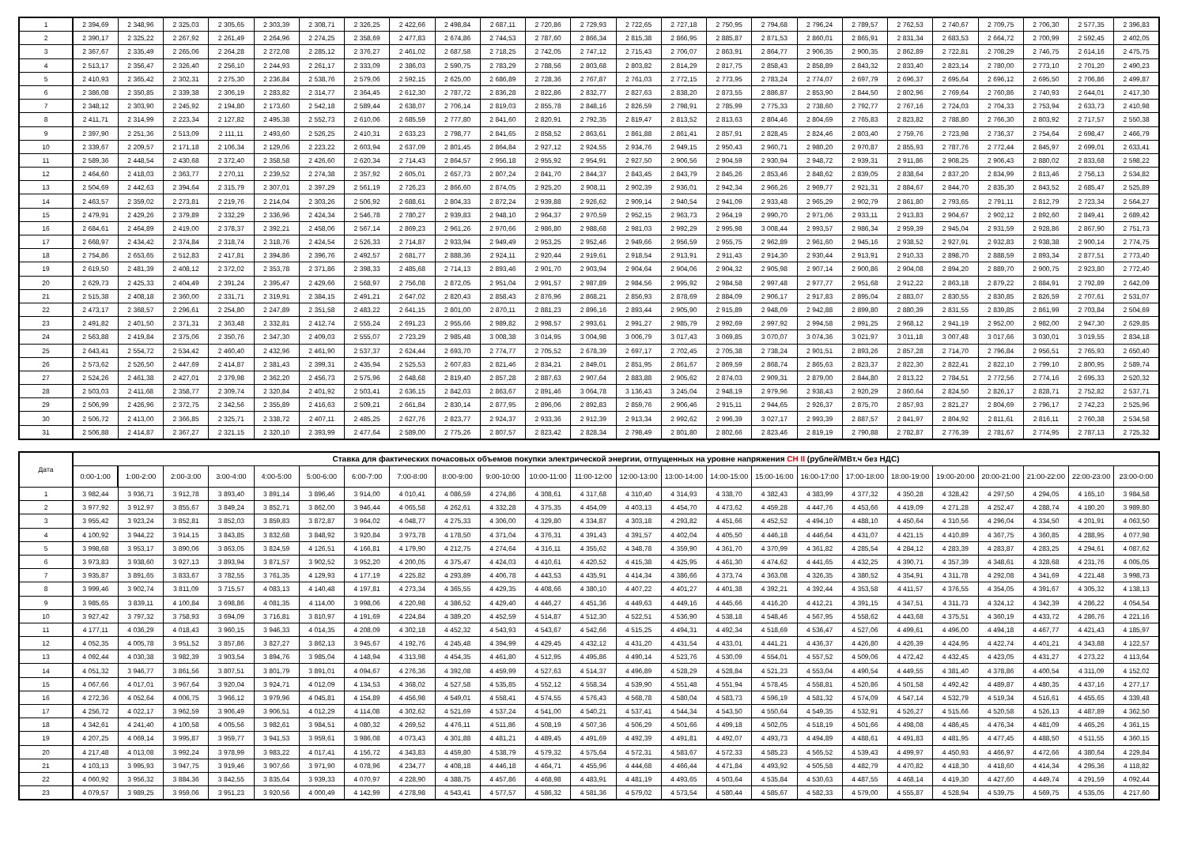| 1 | 2 394,69 | 2 348,96 | 2 325,03 | 2 305,65 | 2 303,39 | 2 308,71 | 2 326,25 | 2 422,66 | 2 498,84 | 2 687,11 | 2 720,86 | 2 729,93 | 2 722,65 | 2 727,18 | 2 750,95 | 2 794,68 | 2 796,24 | 2 789,57 | 2 762,53 | 2 740,67 | 2 709,75 | 2 706,30 | 2 577,35 | 2 396,83 |
| 2 | 2 390,17 | 2 325,22 | 2 267,92 | 2 261,49 | 2 264,96 | 2 274,25 | 2 358,69 | 2 477,83 | 2 674,86 | 2 744,53 | 2 787,60 | 2 866,34 | 2 815,38 | 2 866,95 | 2 885,87 | 2 871,53 | 2 860,01 | 2 865,91 | 2 831,34 | 2 683,53 | 2 664,72 | 2 700,99 | 2 592,45 | 2 402,05 |
| 3 | 2 367,67 | 2 335,49 | 2 265,06 | 2 264,28 | 2 272,08 | 2 285,12 | 2 376,27 | 2 461,02 | 2 687,58 | 2 718,25 | 2 742,05 | 2 747,12 | 2 715,43 | 2 706,07 | 2 863,91 | 2 864,77 | 2 906,35 | 2 900,35 | 2 862,89 | 2 722,81 | 2 708,29 | 2 746,75 | 2 614,16 | 2 475,75 |
| 4 | 2 513,17 | 2 356,47 | 2 326,40 | 2 256,10 | 2 244,93 | 2 261,17 | 2 333,09 | 2 386,03 | 2 590,75 | 2 783,29 | 2 788,56 | 2 803,68 | 2 803,82 | 2 814,29 | 2 817,75 | 2 858,43 | 2 858,89 | 2 843,32 | 2 833,40 | 2 823,14 | 2 780,00 | 2 773,10 | 2 701,20 | 2 490,23 |
| 5 | 2 410,93 | 2 365,42 | 2 302,31 | 2 275,30 | 2 236,84 | 2 538,76 | 2 579,06 | 2 592,15 | 2 625,00 | 2 686,89 | 2 728,36 | 2 767,87 | 2 761,03 | 2 772,15 | 2 773,95 | 2 783,24 | 2 774,07 | 2 697,79 | 2 696,37 | 2 695,64 | 2 696,12 | 2 695,50 | 2 706,86 | 2 499,87 |
| 6 | 2 386,08 | 2 350,85 | 2 339,38 | 2 306,19 | 2 283,82 | 2 314,77 | 2 364,45 | 2 612,30 | 2 787,72 | 2 836,28 | 2 822,86 | 2 832,77 | 2 827,63 | 2 838,20 | 2 873,55 | 2 886,87 | 2 853,90 | 2 844,50 | 2 802,96 | 2 769,64 | 2 760,86 | 2 740,93 | 2 644,01 | 2 417,30 |
| 7 | 2 348,12 | 2 303,90 | 2 245,92 | 2 194,80 | 2 173,60 | 2 542,18 | 2 589,44 | 2 638,07 | 2 706,14 | 2 819,03 | 2 855,78 | 2 848,16 | 2 826,59 | 2 798,91 | 2 785,99 | 2 775,33 | 2 738,60 | 2 792,77 | 2 767,16 | 2 724,03 | 2 704,33 | 2 753,94 | 2 633,73 | 2 410,98 |
| 8 | 2 411,71 | 2 314,99 | 2 223,34 | 2 127,82 | 2 495,38 | 2 552,73 | 2 610,06 | 2 685,59 | 2 777,80 | 2 841,60 | 2 820,91 | 2 792,35 | 2 819,47 | 2 813,52 | 2 813,63 | 2 804,46 | 2 804,69 | 2 765,83 | 2 823,82 | 2 788,80 | 2 766,30 | 2 803,92 | 2 717,57 | 2 550,38 |
| 9 | 2 397,90 | 2 251,36 | 2 513,09 | 2 111,11 | 2 493,60 | 2 526,25 | 2 410,31 | 2 633,23 | 2 798,77 | 2 841,65 | 2 858,52 | 2 863,61 | 2 861,88 | 2 861,41 | 2 857,91 | 2 828,45 | 2 824,46 | 2 803,40 | 2 759,76 | 2 723,98 | 2 736,37 | 2 754,64 | 2 698,47 | 2 466,79 |
| 10 | 2 339,67 | 2 209,57 | 2 171,18 | 2 106,34 | 2 129,06 | 2 223,22 | 2 603,94 | 2 637,09 | 2 801,45 | 2 864,84 | 2 927,12 | 2 924,55 | 2 934,76 | 2 949,15 | 2 950,43 | 2 960,71 | 2 980,20 | 2 970,87 | 2 855,93 | 2 787,76 | 2 772,44 | 2 845,97 | 2 699,01 | 2 633,41 |
| 11 | 2 589,36 | 2 448,54 | 2 430,68 | 2 372,40 | 2 358,58 | 2 426,60 | 2 620,34 | 2 714,43 | 2 864,57 | 2 956,18 | 2 955,92 | 2 954,91 | 2 927,50 | 2 906,56 | 2 904,59 | 2 930,94 | 2 948,72 | 2 939,31 | 2 911,86 | 2 908,25 | 2 906,43 | 2 880,02 | 2 833,68 | 2 598,22 |
| 12 | 2 464,60 | 2 418,03 | 2 363,77 | 2 270,11 | 2 239,52 | 2 274,38 | 2 357,92 | 2 605,01 | 2 657,73 | 2 807,24 | 2 841,70 | 2 844,37 | 2 843,45 | 2 843,79 | 2 845,26 | 2 853,46 | 2 848,62 | 2 839,05 | 2 838,64 | 2 837,20 | 2 834,99 | 2 813,46 | 2 756,13 | 2 534,82 |
| 13 | 2 504,69 | 2 442,63 | 2 394,64 | 2 315,79 | 2 307,01 | 2 397,29 | 2 561,19 | 2 726,23 | 2 866,60 | 2 874,05 | 2 925,20 | 2 908,11 | 2 902,39 | 2 936,01 | 2 942,34 | 2 966,26 | 2 969,77 | 2 921,31 | 2 884,67 | 2 844,70 | 2 835,30 | 2 843,52 | 2 685,47 | 2 525,89 |
| 14 | 2 463,57 | 2 359,02 | 2 273,81 | 2 219,76 | 2 214,04 | 2 303,26 | 2 506,92 | 2 688,61 | 2 804,33 | 2 872,24 | 2 939,88 | 2 926,62 | 2 909,14 | 2 940,54 | 2 941,09 | 2 933,48 | 2 965,29 | 2 902,79 | 2 861,80 | 2 793,65 | 2 791,11 | 2 812,79 | 2 723,34 | 2 564,27 |
| 15 | 2 479,91 | 2 429,26 | 2 379,89 | 2 332,29 | 2 336,96 | 2 424,34 | 2 546,78 | 2 780,27 | 2 939,83 | 2 948,10 | 2 964,37 | 2 970,59 | 2 952,15 | 2 963,73 | 2 964,19 | 2 990,70 | 2 971,06 | 2 933,11 | 2 913,83 | 2 904,67 | 2 902,12 | 2 892,60 | 2 849,41 | 2 689,42 |
| 16 | 2 684,61 | 2 464,89 | 2 419,00 | 2 378,37 | 2 392,21 | 2 458,06 | 2 567,14 | 2 869,23 | 2 961,26 | 2 970,66 | 2 986,80 | 2 988,68 | 2 981,03 | 2 992,29 | 2 995,98 | 3 008,44 | 2 993,57 | 2 986,34 | 2 959,39 | 2 945,04 | 2 931,59 | 2 928,86 | 2 867,90 | 2 751,73 |
| 17 | 2 668,97 | 2 434,42 | 2 374,84 | 2 318,74 | 2 318,76 | 2 424,54 | 2 526,33 | 2 714,87 | 2 933,94 | 2 949,49 | 2 953,25 | 2 952,46 | 2 949,66 | 2 956,59 | 2 955,75 | 2 962,89 | 2 961,60 | 2 945,16 | 2 938,52 | 2 927,91 | 2 932,83 | 2 938,38 | 2 900,14 | 2 774,75 |
| 18 | 2 754,86 | 2 653,65 | 2 512,83 | 2 417,81 | 2 394,86 | 2 396,76 | 2 492,57 | 2 681,77 | 2 888,36 | 2 924,11 | 2 920,44 | 2 919,61 | 2 918,54 | 2 913,91 | 2 911,43 | 2 914,30 | 2 930,44 | 2 913,91 | 2 910,33 | 2 898,70 | 2 888,59 | 2 893,34 | 2 877,51 | 2 773,40 |
| 19 | 2 619,50 | 2 481,39 | 2 408,12 | 2 372,02 | 2 353,78 | 2 371,86 | 2 398,33 | 2 485,68 | 2 714,13 | 2 893,46 | 2 901,70 | 2 903,94 | 2 904,64 | 2 904,06 | 2 904,32 | 2 905,98 | 2 907,14 | 2 900,86 | 2 904,08 | 2 894,20 | 2 889,70 | 2 900,75 | 2 923,80 | 2 772,40 |
| 20 | 2 629,73 | 2 425,33 | 2 404,49 | 2 391,24 | 2 395,47 | 2 429,66 | 2 568,97 | 2 756,08 | 2 872,05 | 2 951,04 | 2 991,57 | 2 987,89 | 2 984,56 | 2 995,92 | 2 984,58 | 2 997,48 | 2 977,77 | 2 951,68 | 2 912,22 | 2 863,18 | 2 879,22 | 2 884,91 | 2 792,89 | 2 642,09 |
| 21 | 2 515,38 | 2 408,18 | 2 360,00 | 2 331,71 | 2 319,91 | 2 384,15 | 2 491,21 | 2 647,02 | 2 820,43 | 2 858,43 | 2 876,96 | 2 868,21 | 2 856,93 | 2 878,69 | 2 884,09 | 2 906,17 | 2 917,83 | 2 895,04 | 2 883,07 | 2 830,55 | 2 830,85 | 2 826,59 | 2 707,61 | 2 531,07 |
| 22 | 2 473,17 | 2 368,57 | 2 296,61 | 2 254,80 | 2 247,89 | 2 351,58 | 2 483,22 | 2 641,15 | 2 801,00 | 2 870,11 | 2 881,23 | 2 896,16 | 2 893,44 | 2 905,90 | 2 915,89 | 2 948,09 | 2 942,88 | 2 899,80 | 2 880,39 | 2 831,55 | 2 839,85 | 2 861,99 | 2 703,84 | 2 504,69 |
| 23 | 2 491,82 | 2 401,50 | 2 371,31 | 2 363,48 | 2 332,81 | 2 412,74 | 2 555,24 | 2 691,23 | 2 955,66 | 2 989,82 | 2 998,57 | 2 993,61 | 2 991,27 | 2 985,79 | 2 992,69 | 2 997,92 | 2 994,58 | 2 991,25 | 2 968,12 | 2 941,19 | 2 952,00 | 2 982,00 | 2 947,30 | 2 629,85 |
| 24 | 2 563,88 | 2 419,84 | 2 375,06 | 2 350,76 | 2 347,30 | 2 409,03 | 2 555,07 | 2 723,29 | 2 985,48 | 3 008,38 | 3 014,95 | 3 004,98 | 3 006,79 | 3 017,43 | 3 069,85 | 3 070,07 | 3 074,36 | 3 021,97 | 3 011,18 | 3 007,48 | 3 017,66 | 3 030,01 | 3 019,55 | 2 834,18 |
| 25 | 2 643,41 | 2 554,72 | 2 534,42 | 2 460,40 | 2 432,96 | 2 461,90 | 2 537,37 | 2 624,44 | 2 693,70 | 2 774,77 | 2 705,52 | 2 678,39 | 2 697,17 | 2 702,45 | 2 705,38 | 2 738,24 | 2 901,51 | 2 893,26 | 2 857,28 | 2 714,70 | 2 796,84 | 2 956,51 | 2 765,93 | 2 650,40 |
| 26 | 2 573,62 | 2 526,50 | 2 447,69 | 2 414,87 | 2 381,43 | 2 399,31 | 2 435,94 | 2 525,53 | 2 607,83 | 2 821,46 | 2 834,21 | 2 849,01 | 2 851,95 | 2 861,67 | 2 869,59 | 2 868,74 | 2 865,63 | 2 823,37 | 2 822,30 | 2 822,41 | 2 822,10 | 2 799,10 | 2 800,95 | 2 589,74 |
| 27 | 2 524,26 | 2 461,38 | 2 427,01 | 2 379,98 | 2 362,20 | 2 456,73 | 2 575,96 | 2 648,68 | 2 819,40 | 2 857,28 | 2 887,63 | 2 907,64 | 2 883,88 | 2 905,62 | 2 874,03 | 2 909,31 | 2 879,00 | 2 844,80 | 2 813,22 | 2 784,51 | 2 772,56 | 2 774,16 | 2 695,33 | 2 520,32 |
| 28 | 2 503,03 | 2 411,68 | 2 358,77 | 2 309,74 | 2 320,84 | 2 401,92 | 2 503,41 | 2 636,15 | 2 842,03 | 2 863,67 | 2 891,46 | 3 064,78 | 3 136,43 | 3 245,04 | 2 948,19 | 2 979,96 | 2 938,43 | 2 920,29 | 2 860,64 | 2 824,50 | 2 826,17 | 2 828,71 | 2 752,82 | 2 537,71 |
| 29 | 2 506,99 | 2 426,96 | 2 372,75 | 2 342,56 | 2 355,89 | 2 416,63 | 2 509,21 | 2 661,84 | 2 830,14 | 2 877,95 | 2 896,06 | 2 892,83 | 2 859,76 | 2 906,46 | 2 915,11 | 2 944,65 | 2 926,37 | 2 875,70 | 2 857,93 | 2 821,27 | 2 804,69 | 2 796,17 | 2 742,23 | 2 525,96 |
| 30 | 2 506,72 | 2 413,00 | 2 366,85 | 2 325,71 | 2 338,72 | 2 407,11 | 2 485,25 | 2 627,76 | 2 823,77 | 2 924,37 | 2 933,36 | 2 912,39 | 2 913,34 | 2 992,62 | 2 996,39 | 3 027,17 | 2 993,39 | 2 887,57 | 2 841,97 | 2 804,92 | 2 811,61 | 2 816,11 | 2 760,38 | 2 534,58 |
| 31 | 2 506,88 | 2 414,87 | 2 367,27 | 2 321,15 | 2 320,10 | 2 393,99 | 2 477,64 | 2 589,00 | 2 775,26 | 2 807,57 | 2 823,42 | 2 828,34 | 2 798,49 | 2 801,80 | 2 802,66 | 2 823,46 | 2 819,19 | 2 790,88 | 2 782,87 | 2 776,39 | 2 781,67 | 2 774,95 | 2 787,13 | 2 725,32 |
| Дата | Ставка для фактических почасовых объемов покупки электрической энергии, отпущенных на уровне напряжения СН II (рублей/МВт.ч без НДС) | | | | | | | | | | | | | | | | | | | | | | | |
| --- | --- | --- | --- | --- | --- | --- | --- | --- | --- | --- | --- | --- | --- | --- | --- | --- | --- | --- | --- | --- | --- | --- | --- | --- |
| | 0:00-1:00 | 1:00-2:00 | 2:00-3:00 | 3:00-4:00 | 4:00-5:00 | 5:00-6:00 | 6:00-7:00 | 7:00-8:00 | 8:00-9:00 | 9:00-10:00 | 10:00-11:00 | 11:00-12:00 | 12:00-13:00 | 13:00-14:00 | 14:00-15:00 | 15:00-16:00 | 16:00-17:00 | 17:00-18:00 | 18:00-19:00 | 19:00-20:00 | 20:00-21:00 | 21:00-22:00 | 22:00-23:00 | 23:00-0:00 |
| 1 | 3 982,44 | 3 936,71 | 3 912,78 | 3 893,40 | 3 891,14 | 3 896,46 | 3 914,00 | 4 010,41 | 4 086,59 | 4 274,86 | 4 308,61 | 4 317,68 | 4 310,40 | 4 314,93 | 4 338,70 | 4 382,43 | 4 383,99 | 4 377,32 | 4 350,28 | 4 328,42 | 4 297,50 | 4 294,05 | 4 165,10 | 3 984,58 |
| 2 | 3 977,92 | 3 912,97 | 3 855,67 | 3 849,24 | 3 852,71 | 3 862,00 | 3 946,44 | 4 065,58 | 4 262,61 | 4 332,28 | 4 375,35 | 4 454,09 | 4 403,13 | 4 454,70 | 4 473,62 | 4 459,28 | 4 447,76 | 4 453,66 | 4 419,09 | 4 271,28 | 4 252,47 | 4 288,74 | 4 180,20 | 3 989,80 |
| 3 | 3 955,42 | 3 923,24 | 3 852,81 | 3 852,03 | 3 859,83 | 3 872,87 | 3 964,02 | 4 048,77 | 4 275,33 | 4 306,00 | 4 329,80 | 4 334,87 | 4 303,18 | 4 293,82 | 4 451,66 | 4 452,52 | 4 494,10 | 4 488,10 | 4 450,64 | 4 310,56 | 4 296,04 | 4 334,50 | 4 201,91 | 4 063,50 |
| 4 | 4 100,92 | 3 944,22 | 3 914,15 | 3 843,85 | 3 832,68 | 3 848,92 | 3 920,84 | 3 973,78 | 4 178,50 | 4 371,04 | 4 376,31 | 4 391,43 | 4 391,57 | 4 402,04 | 4 405,50 | 4 446,18 | 4 446,64 | 4 431,07 | 4 421,15 | 4 410,89 | 4 367,75 | 4 360,85 | 4 288,95 | 4 077,98 |
| 5 | 3 998,68 | 3 953,17 | 3 890,06 | 3 863,05 | 3 824,59 | 4 126,51 | 4 166,81 | 4 179,90 | 4 212,75 | 4 274,64 | 4 316,11 | 4 355,62 | 4 348,78 | 4 359,90 | 4 361,70 | 4 370,99 | 4 361,82 | 4 285,54 | 4 284,12 | 4 283,39 | 4 283,87 | 4 283,25 | 4 294,61 | 4 087,62 |
| 6 | 3 973,83 | 3 938,60 | 3 927,13 | 3 893,94 | 3 871,57 | 3 902,52 | 3 952,20 | 4 200,05 | 4 375,47 | 4 424,03 | 4 410,61 | 4 420,52 | 4 415,38 | 4 425,95 | 4 461,30 | 4 474,62 | 4 441,65 | 4 432,25 | 4 390,71 | 4 357,39 | 4 348,61 | 4 328,68 | 4 231,76 | 4 005,05 |
| 7 | 3 935,87 | 3 891,65 | 3 833,67 | 3 782,55 | 3 761,35 | 4 129,93 | 4 177,19 | 4 225,82 | 4 293,89 | 4 406,78 | 4 443,53 | 4 435,91 | 4 414,34 | 4 386,66 | 4 373,74 | 4 363,08 | 4 326,35 | 4 380,52 | 4 354,91 | 4 311,78 | 4 292,08 | 4 341,69 | 4 221,48 | 3 998,73 |
| 8 | 3 999,46 | 3 902,74 | 3 811,09 | 3 715,57 | 4 083,13 | 4 140,48 | 4 197,81 | 4 273,34 | 4 365,55 | 4 429,35 | 4 408,66 | 4 380,10 | 4 407,22 | 4 401,27 | 4 401,38 | 4 392,21 | 4 392,44 | 4 353,58 | 4 411,57 | 4 376,55 | 4 354,05 | 4 391,67 | 4 305,32 | 4 138,13 |
| 9 | 3 985,65 | 3 839,11 | 4 100,84 | 3 698,86 | 4 081,35 | 4 114,00 | 3 998,06 | 4 220,98 | 4 386,52 | 4 429,40 | 4 446,27 | 4 451,36 | 4 449,63 | 4 449,16 | 4 445,66 | 4 416,20 | 4 412,21 | 4 391,15 | 4 347,51 | 4 311,73 | 4 324,12 | 4 342,39 | 4 286,22 | 4 054,54 |
| 10 | 3 927,42 | 3 797,32 | 3 758,93 | 3 694,09 | 3 716,81 | 3 810,97 | 4 191,69 | 4 224,84 | 4 389,20 | 4 452,59 | 4 514,87 | 4 512,30 | 4 522,51 | 4 536,90 | 4 538,18 | 4 548,46 | 4 567,95 | 4 558,62 | 4 443,68 | 4 375,51 | 4 360,19 | 4 433,72 | 4 286,76 | 4 221,16 |
| 11 | 4 177,11 | 4 036,29 | 4 018,43 | 3 960,15 | 3 946,33 | 4 014,35 | 4 208,09 | 4 302,18 | 4 452,32 | 4 543,93 | 4 543,67 | 4 542,66 | 4 515,25 | 4 494,31 | 4 492,34 | 4 518,69 | 4 536,47 | 4 527,06 | 4 499,61 | 4 496,00 | 4 494,18 | 4 467,77 | 4 421,43 | 4 185,97 |
| 12 | 4 052,35 | 4 005,78 | 3 951,52 | 3 857,86 | 3 827,27 | 3 862,13 | 3 945,67 | 4 192,76 | 4 245,48 | 4 394,99 | 4 429,45 | 4 432,12 | 4 431,20 | 4 431,54 | 4 433,01 | 4 441,21 | 4 436,37 | 4 426,80 | 4 426,39 | 4 424,95 | 4 422,74 | 4 401,21 | 4 343,88 | 4 122,57 |
| 13 | 4 092,44 | 4 030,38 | 3 982,39 | 3 903,54 | 3 894,76 | 3 985,04 | 4 148,94 | 4 313,98 | 4 454,35 | 4 461,80 | 4 512,95 | 4 495,86 | 4 490,14 | 4 523,76 | 4 530,09 | 4 554,01 | 4 557,52 | 4 509,06 | 4 472,42 | 4 432,45 | 4 423,05 | 4 431,27 | 4 273,22 | 4 113,64 |
| 14 | 4 051,32 | 3 946,77 | 3 861,56 | 3 807,51 | 3 801,79 | 3 891,01 | 4 094,67 | 4 276,36 | 4 392,08 | 4 459,99 | 4 527,63 | 4 514,37 | 4 496,89 | 4 528,29 | 4 528,84 | 4 521,23 | 4 553,04 | 4 490,54 | 4 449,55 | 4 381,40 | 4 378,86 | 4 400,54 | 4 311,09 | 4 152,02 |
| 15 | 4 067,66 | 4 017,01 | 3 967,64 | 3 920,04 | 3 924,71 | 4 012,09 | 4 134,53 | 4 368,02 | 4 527,58 | 4 535,85 | 4 552,12 | 4 558,34 | 4 539,90 | 4 551,48 | 4 551,94 | 4 578,45 | 4 558,81 | 4 520,86 | 4 501,58 | 4 492,42 | 4 489,87 | 4 480,35 | 4 437,16 | 4 277,17 |
| 16 | 4 272,36 | 4 052,64 | 4 006,75 | 3 966,12 | 3 979,96 | 4 045,81 | 4 154,89 | 4 456,98 | 4 549,01 | 4 558,41 | 4 574,55 | 4 576,43 | 4 568,78 | 4 580,04 | 4 583,73 | 4 596,19 | 4 581,32 | 4 574,09 | 4 547,14 | 4 532,79 | 4 519,34 | 4 516,61 | 4 455,65 | 4 339,48 |
| 17 | 4 256,72 | 4 022,17 | 3 962,59 | 3 906,49 | 3 906,51 | 4 012,29 | 4 114,08 | 4 302,62 | 4 521,69 | 4 537,24 | 4 541,00 | 4 540,21 | 4 537,41 | 4 544,34 | 4 543,50 | 4 550,64 | 4 549,35 | 4 532,91 | 4 526,27 | 4 515,66 | 4 520,58 | 4 526,13 | 4 487,89 | 4 362,50 |
| 18 | 4 342,61 | 4 241,40 | 4 100,58 | 4 005,56 | 3 982,61 | 3 984,51 | 4 080,32 | 4 269,52 | 4 476,11 | 4 511,86 | 4 508,19 | 4 507,36 | 4 506,29 | 4 501,66 | 4 499,18 | 4 502,05 | 4 518,19 | 4 501,66 | 4 498,08 | 4 486,45 | 4 476,34 | 4 481,09 | 4 465,26 | 4 361,15 |
| 19 | 4 207,25 | 4 069,14 | 3 995,87 | 3 959,77 | 3 941,53 | 3 959,61 | 3 986,08 | 4 073,43 | 4 301,88 | 4 481,21 | 4 489,45 | 4 491,69 | 4 492,39 | 4 491,81 | 4 492,07 | 4 493,73 | 4 494,89 | 4 488,61 | 4 491,83 | 4 481,95 | 4 477,45 | 4 488,50 | 4 511,55 | 4 360,15 |
| 20 | 4 217,48 | 4 013,08 | 3 992,24 | 3 978,99 | 3 983,22 | 4 017,41 | 4 156,72 | 4 343,83 | 4 459,80 | 4 538,79 | 4 579,32 | 4 575,64 | 4 572,31 | 4 583,67 | 4 572,33 | 4 585,23 | 4 565,52 | 4 539,43 | 4 499,97 | 4 450,93 | 4 466,97 | 4 472,66 | 4 380,64 | 4 229,84 |
| 21 | 4 103,13 | 3 995,93 | 3 947,75 | 3 919,46 | 3 907,66 | 3 971,90 | 4 078,96 | 4 234,77 | 4 408,18 | 4 446,18 | 4 464,71 | 4 455,96 | 4 444,68 | 4 466,44 | 4 471,84 | 4 493,92 | 4 505,58 | 4 482,79 | 4 470,82 | 4 418,30 | 4 418,60 | 4 414,34 | 4 295,36 | 4 118,82 |
| 22 | 4 060,92 | 3 956,32 | 3 884,36 | 3 842,55 | 3 835,64 | 3 939,33 | 4 070,97 | 4 228,90 | 4 388,75 | 4 457,86 | 4 468,98 | 4 483,91 | 4 481,19 | 4 493,65 | 4 503,64 | 4 535,84 | 4 530,63 | 4 487,55 | 4 468,14 | 4 419,30 | 4 427,60 | 4 449,74 | 4 291,59 | 4 092,44 |
| 23 | 4 079,57 | 3 989,25 | 3 959,06 | 3 951,23 | 3 920,56 | 4 000,49 | 4 142,99 | 4 278,98 | 4 543,41 | 4 577,57 | 4 586,32 | 4 581,36 | 4 579,02 | 4 573,54 | 4 580,44 | 4 585,67 | 4 582,33 | 4 579,00 | 4 555,87 | 4 528,94 | 4 539,75 | 4 569,75 | 4 535,05 | 4 217,60 |